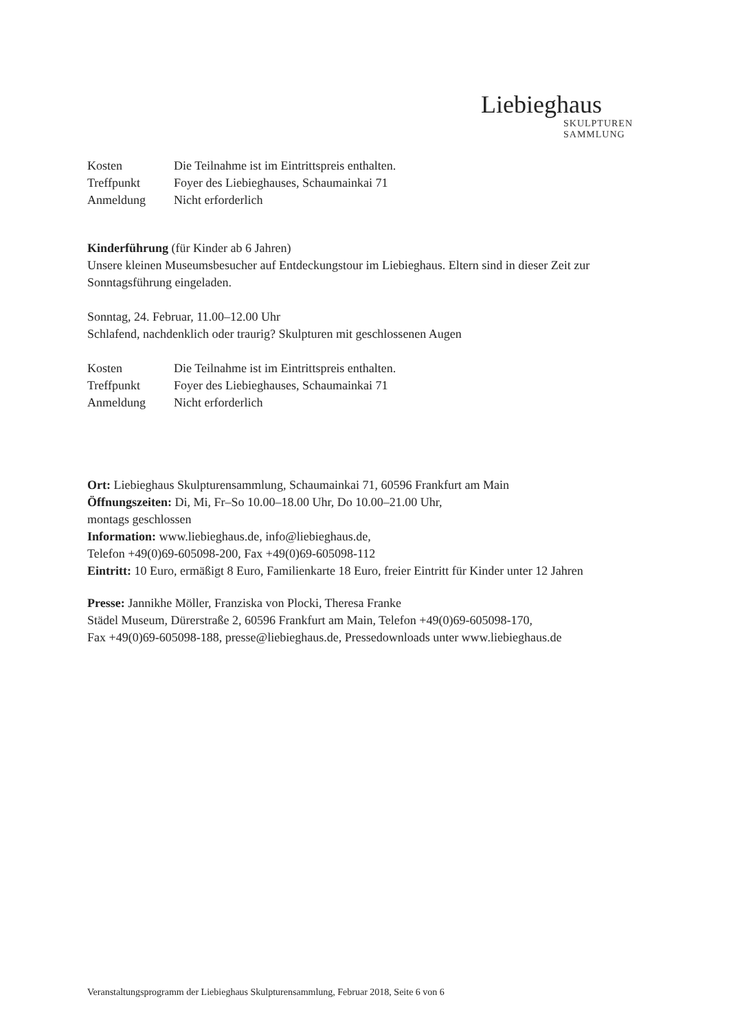Liebieghaus
SKULPTUREN
SAMMLUNG
| Kosten | Die Teilnahme ist im Eintrittspreis enthalten. |
| Treffpunkt | Foyer des Liebieghauses, Schaumainkai 71 |
| Anmeldung | Nicht erforderlich |
Kinderführung (für Kinder ab 6 Jahren)
Unsere kleinen Museumsbesucher auf Entdeckungstour im Liebieghaus. Eltern sind in dieser Zeit zur Sonntagsführung eingeladen.
Sonntag, 24. Februar, 11.00–12.00 Uhr
Schlafend, nachdenklich oder traurig? Skulpturen mit geschlossenen Augen
| Kosten | Die Teilnahme ist im Eintrittspreis enthalten. |
| Treffpunkt | Foyer des Liebieghauses, Schaumainkai 71 |
| Anmeldung | Nicht erforderlich |
Ort: Liebieghaus Skulpturensammlung, Schaumainkai 71, 60596 Frankfurt am Main
Öffnungszeiten: Di, Mi, Fr–So 10.00–18.00 Uhr, Do 10.00–21.00 Uhr,
montags geschlossen
Information: www.liebieghaus.de, info@liebieghaus.de,
Telefon +49(0)69-605098-200, Fax +49(0)69-605098-112
Eintritt: 10 Euro, ermäßigt 8 Euro, Familienkarte 18 Euro, freier Eintritt für Kinder unter 12 Jahren
Presse: Jannikhe Möller, Franziska von Plocki, Theresa Franke
Städel Museum, Dürerstraße 2, 60596 Frankfurt am Main, Telefon +49(0)69-605098-170,
Fax +49(0)69-605098-188, presse@liebieghaus.de, Pressedownloads unter www.liebieghaus.de
Veranstaltungsprogramm der Liebieghaus Skulpturensammlung, Februar 2018, Seite 6 von 6